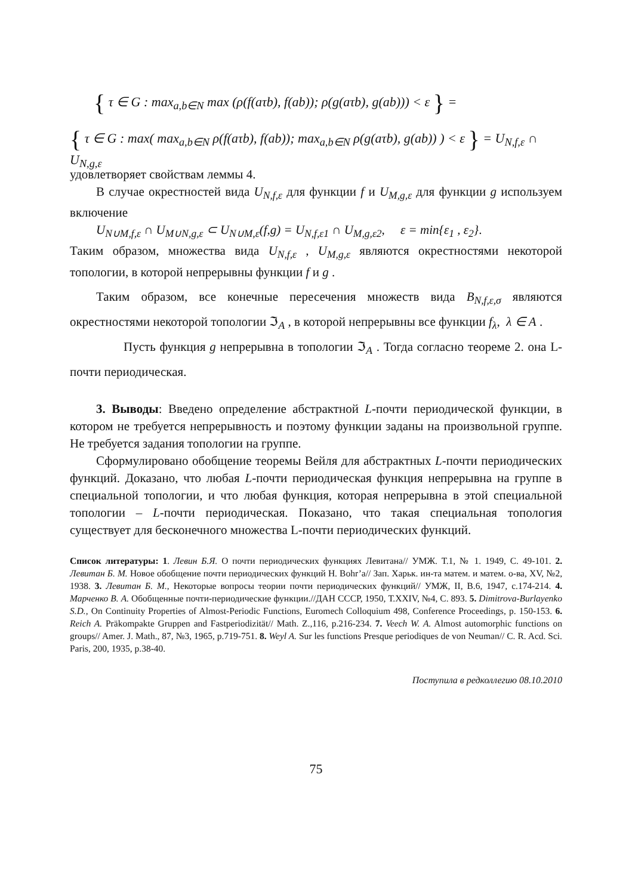{ τ ∈ G : max<sub>a,b∈N</sub> max (ρ(f(aτb), f(ab)); ρ(g(aτb), g(ab))) < ε } =
{ τ ∈ G : max( max<sub>a,b∈N</sub> ρ(f(aτb), f(ab)); max<sub>a,b∈N</sub> ρ(g(aτb), g(ab)) ) < ε } = U<sub>N,f,ε</sub> ∩ U<sub>N,g,ε</sub>
удовлетворяет свойствам леммы 4.
В случае окрестностей вида U<sub>N,f,ε</sub> для функции f и U<sub>M,g,ε</sub> для функции g используем включение
U<sub>N∪M,f,ε</sub> ∩ U<sub>M∪N,g,ε</sub> ⊂ U<sub>N∪M,ε</sub>(f,g) = U<sub>N,f,ε1</sub> ∩ U<sub>M,g,ε2</sub>, ε = min{ε<sub>1</sub> , ε<sub>2</sub>}.
Таким образом, множества вида U<sub>N,f,ε</sub> , U<sub>M,g,ε</sub> являются окрестностями некоторой топологии, в которой непрерывны функции f и g .
Таким образом, все конечные пересечения множеств вида B<sub>N,f,ε,σ</sub> являются окрестностями некоторой топологии ℑ<sub>A</sub> , в которой непрерывны все функции f<sub>λ</sub>, λ ∈ A .
Пусть функция g непрерывна в топологии ℑ<sub>A</sub> . Тогда согласно теореме 2. она L-почти периодическая.
3. Выводы: Введено определение абстрактной L-почти периодической функции, в котором не требуется непрерывность и поэтому функции заданы на произвольной группе. Не требуется задания топологии на группе.
Сформулировано обобщение теоремы Вейля для абстрактных L-почти периодических функций. Доказано, что любая L-почти периодическая функция непрерывна на группе в специальной топологии, и что любая функция, которая непрерывна в этой специальной топологии – L-почти периодическая. Показано, что такая специальная топология существует для бесконечного множества L-почти периодических функций.
Список литературы: 1. Левин Б.Я. О почти периодических функциях Левитана// УМЖ. Т.1, № 1. 1949, С. 49-101. 2. Левитан Б. М. Новое обобщение почти периодических функций H. Bohr’a// Зап. Харьк. ин-та матем. и матем. о-ва, XV, №2, 1938. 3. Левитан Б. М., Некоторые вопросы теории почти периодических функций// УМЖ, II, В.6, 1947, с.174-214. 4. Марченко В. А. Обобщенные почти-периодические функции.//ДАН СССР, 1950, Т.XXIV, №4, С. 893. 5. Dimitrova-Burlayenko S.D., On Continuity Properties of Almost-Periodic Functions, Euromech Colloquium 498, Conference Proceedings, p. 150-153. 6. Reich A. Präkompakte Gruppen and Fastperiodizität// Math. Z.,116, p.216-234. 7. Veech W. A. Almost automorphic functions on groups// Amer. J. Math., 87, №3, 1965, p.719-751. 8. Weyl A. Sur les functions Presque periodiques de von Neuman// C. R. Acd. Sci. Paris, 200, 1935, p.38-40.
Поступила в редколлегию 08.10.2010
75